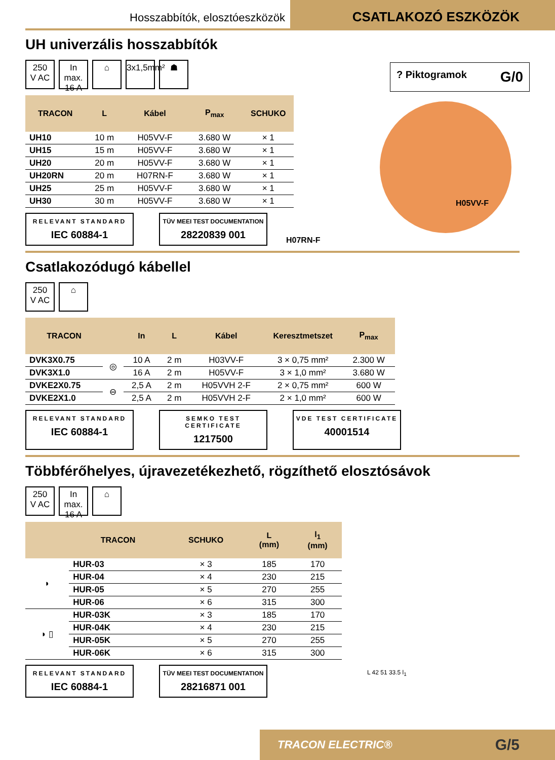Hosszabbítók, elosztóeszközök
CSATLAKOZÓ ESZKÖZÖK
UH univerzális hosszabbítók
250
V AC
In max.
16 A
⌂ 3x1,5mm²
☗
? Piktogramok G/0
| TRACON | L | Kábel | P<sub>max</sub> | SCHUKO |
| --- | --- | --- | --- | --- |
| UH10 | 10 m | H05VV-F | 3.680 W | × 1 |
| UH15 | 15 m | H05VV-F | 3.680 W | × 1 |
| UH20 | 20 m | H05VV-F | 3.680 W | × 1 |
| UH20RN | 20 m | H07RN-F | 3.680 W | × 1 |
| UH25 | 25 m | H05VV-F | 3.680 W | × 1 |
| UH30 | 30 m | H05VV-F | 3.680 W | × 1 |
H05VV-F
H07RN-F
RELEVANT STANDARD
IEC 60884-1
TÜV MEEI TEST DOCUMENTATION
28220839 001
Csatlakozódugó kábellel
250
V AC
⌂
| TRACON | | In | L | Kábel | Keresztmetszet | P<sub>max</sub> |
| --- | --- | --- | --- | --- | --- | --- |
| DVK3X0.75 | ◎ | 10 A | 2 m | H03VV-F | 3 × 0,75 mm² | 2.300 W |
| DVK3X1.0 | | 16 A | 2 m | H05VV-F | 3 × 1,0 mm² | 3.680 W |
| DVKE2X0.75 | ⊖ | 2,5 A | 2 m | H05VVH 2-F | 2 × 0,75 mm² | 600 W |
| DVKE2X1.0 | | 2,5 A | 2 m | H05VVH 2-F | 2 × 1,0 mm² | 600 W |
RELEVANT STANDARD
IEC 60884-1
SEMKO TEST CERTIFICATE
1217500
VDE TEST CERTIFICATE
40001514
Többférőhelyes, újravezetékezhető, rögzíthető elosztósávok
250
V AC
In max.
16 A
⌂
| | TRACON | SCHUKO | L (mm) | l<sub>1</sub> (mm) |
| --- | --- | --- | --- | --- |
| ◗ | HUR-03 | × 3 | 185 | 170 |
| | HUR-04 | × 4 | 230 | 215 |
| | HUR-05 | × 5 | 270 | 255 |
| | HUR-06 | × 6 | 315 | 300 |
| ◗ ▯ | HUR-03K | × 3 | 185 | 170 |
| | HUR-04K | × 4 | 230 | 215 |
| | HUR-05K | × 5 | 270 | 255 |
| | HUR-06K | × 6 | 315 | 300 |
L 42 51 33.5 l<sub>1</sub>
RELEVANT STANDARD
IEC 60884-1
TÜV MEEI TEST DOCUMENTATION
28216871 001
TRACON ELECTRIC® G/5